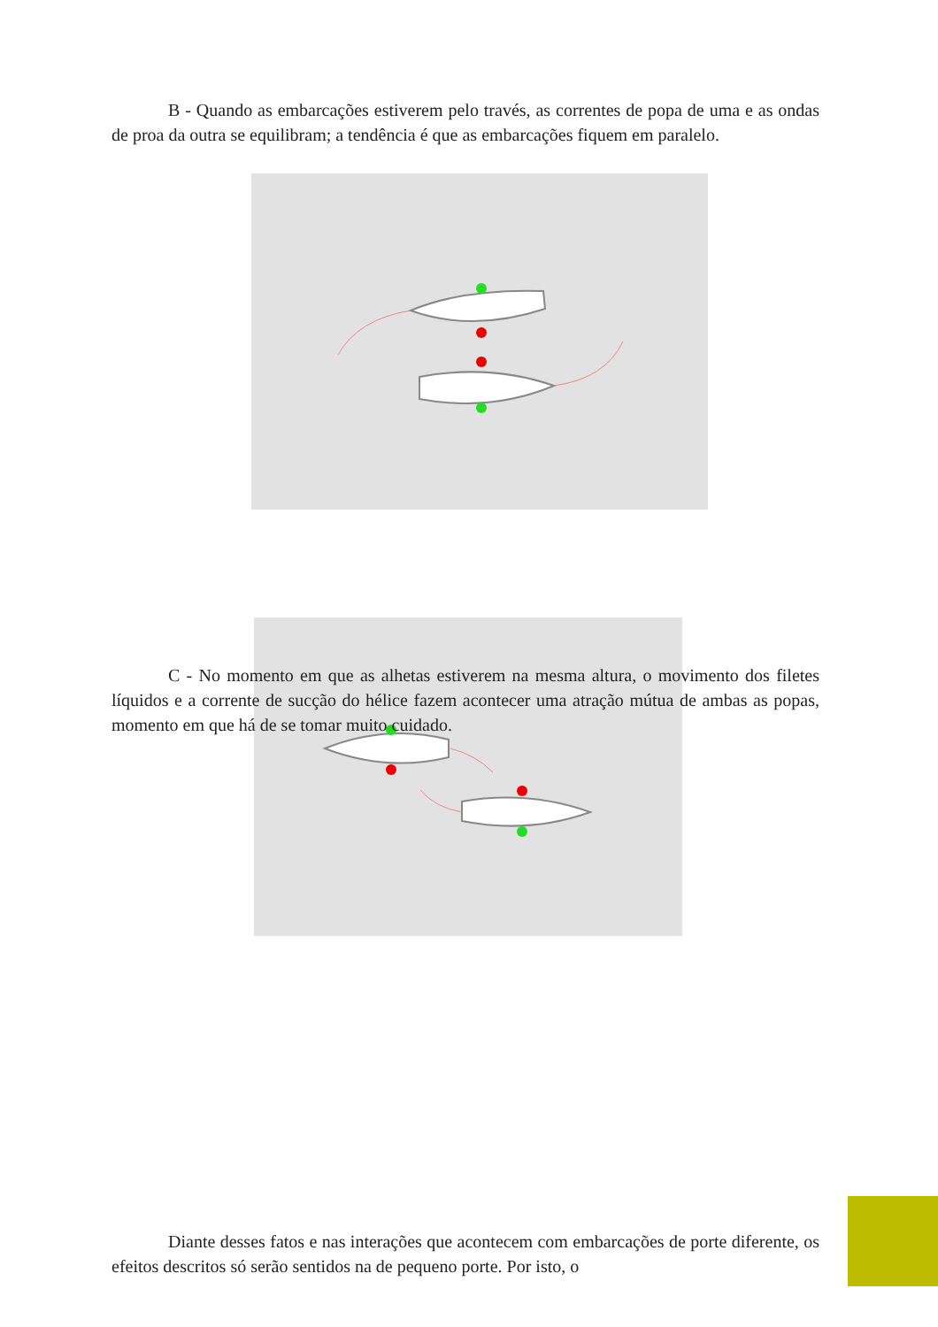B - Quando as embarcações estiverem pelo través, as correntes de popa de uma e as ondas de proa da outra se equilibram; a tendência é que as embarcações fiquem em paralelo.
C - No momento em que as alhetas estiverem na mesma altura, o movimento dos filetes líquidos e a corrente de sucção do hélice fazem acontecer uma atração mútua de ambas as popas, momento em que há de se tomar muito cuidado.
Diante desses fatos e nas interações que acontecem com embarcações de porte diferente, os efeitos descritos só serão sentidos na de pequeno porte. Por isto, o